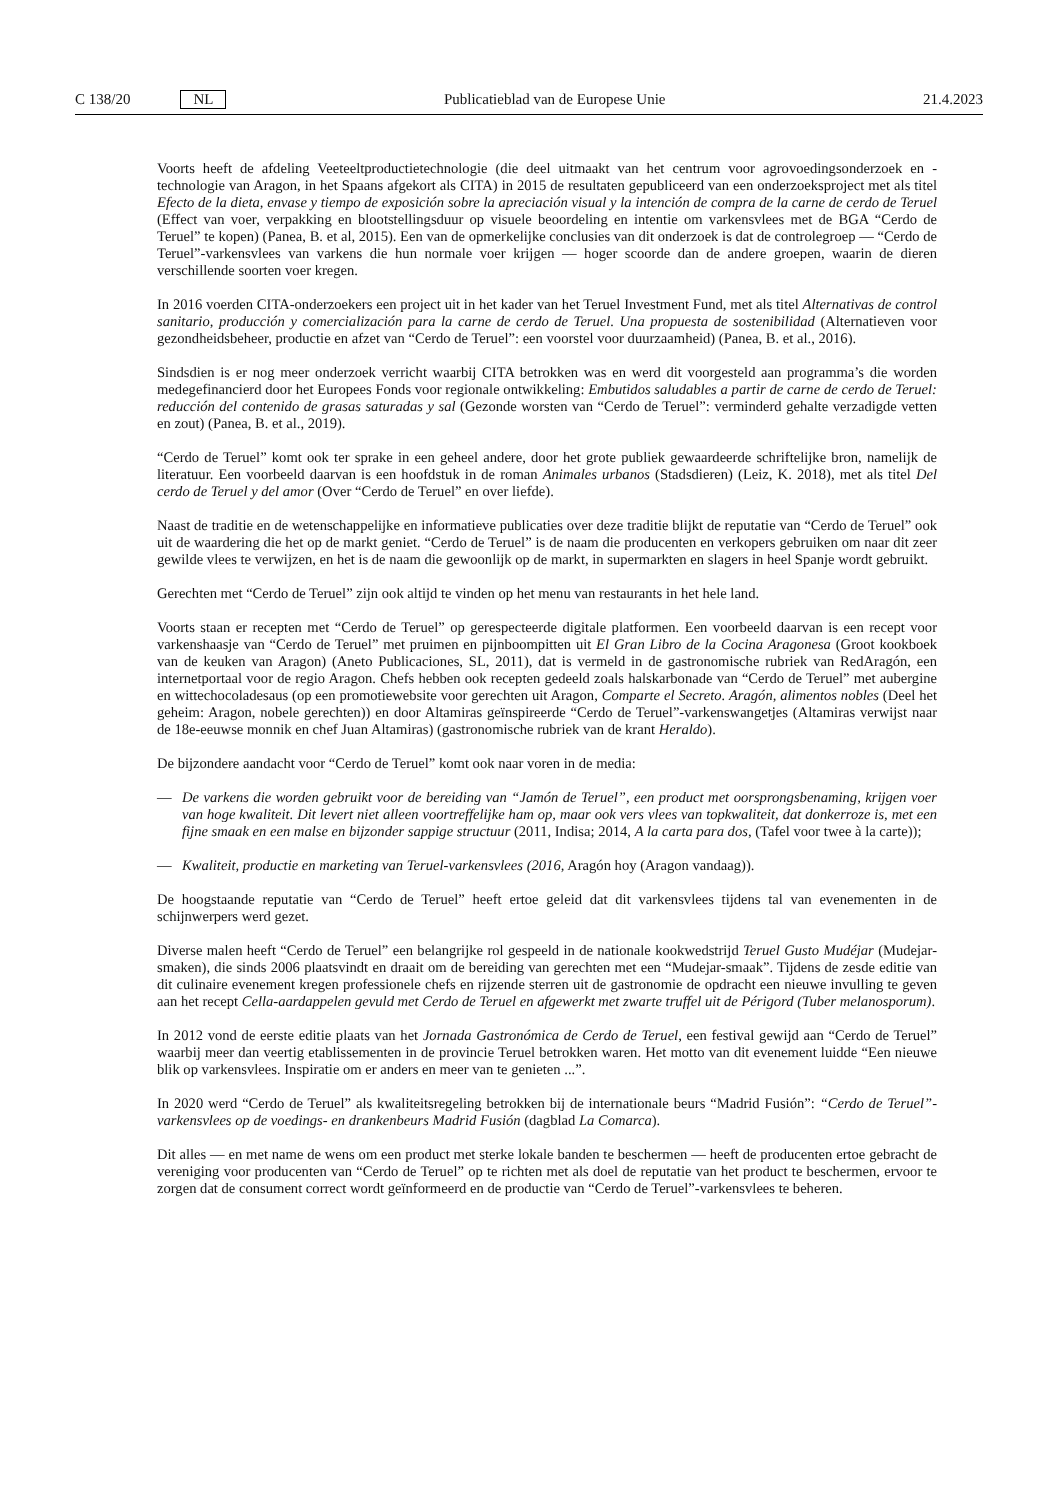C 138/20 NL Publicatieblad van de Europese Unie 21.4.2023
Voorts heeft de afdeling Veeteeltproductietechnologie (die deel uitmaakt van het centrum voor agrovoedings­onderzoek en -technologie van Aragon, in het Spaans afgekort als CITA) in 2015 de resultaten gepubliceerd van een onderzoeksproject met als titel Efecto de la dieta, envase y tiempo de exposición sobre la apreciación visual y la intención de compra de la carne de cerdo de Teruel (Effect van voer, verpakking en blootstellingsduur op visuele beoordeling en intentie om varkensvlees met de BGA “Cerdo de Teruel” te kopen) (Panea, B. et al, 2015). Een van de opmerkelijke conclusies van dit onderzoek is dat de controlegroep — “Cerdo de Teruel”-varkensvlees van varkens die hun normale voer krijgen — hoger scoorde dan de andere groepen, waarin de dieren verschillende soorten voer kregen.
In 2016 voerden CITA-onderzoekers een project uit in het kader van het Teruel Investment Fund, met als titel Alternativas de control sanitario, producción y comercialización para la carne de cerdo de Teruel. Una propuesta de sostenibilidad (Alternatieven voor gezondheidsbeheer, productie en afzet van “Cerdo de Teruel”: een voorstel voor duurzaamheid) (Panea, B. et al., 2016).
Sindsdien is er nog meer onderzoek verricht waarbij CITA betrokken was en werd dit voorgesteld aan programma’s die worden medegefinancierd door het Europees Fonds voor regionale ontwikkeling: Embutidos saludables a partir de carne de cerdo de Teruel: reducción del contenido de grasas saturadas y sal (Gezonde worsten van “Cerdo de Teruel”: verminderd gehalte verzadigde vetten en zout) (Panea, B. et al., 2019).
“Cerdo de Teruel” komt ook ter sprake in een geheel andere, door het grote publiek gewaardeerde schriftelijke bron, namelijk de literatuur. Een voorbeeld daarvan is een hoofdstuk in de roman Animales urbanos (Stadsdieren) (Leiz, K. 2018), met als titel Del cerdo de Teruel y del amor (Over “Cerdo de Teruel” en over liefde).
Naast de traditie en de wetenschappelijke en informatieve publicaties over deze traditie blijkt de reputatie van “Cerdo de Teruel” ook uit de waardering die het op de markt geniet. “Cerdo de Teruel” is de naam die producenten en verkopers gebruiken om naar dit zeer gewilde vlees te verwijzen, en het is de naam die gewoonlijk op de markt, in supermarkten en slagers in heel Spanje wordt gebruikt.
Gerechten met “Cerdo de Teruel” zijn ook altijd te vinden op het menu van restaurants in het hele land.
Voorts staan er recepten met “Cerdo de Teruel” op gerespecteerde digitale platformen. Een voorbeeld daarvan is een recept voor varkenshaasje van “Cerdo de Teruel” met pruimen en pijnboompitten uit El Gran Libro de la Cocina Aragonesa (Groot kookboek van de keuken van Aragon) (Aneto Publicaciones, SL, 2011), dat is vermeld in de gastronomische rubriek van RedAragón, een internetportaal voor de regio Aragon. Chefs hebben ook recepten gedeeld zoals halskarbonade van “Cerdo de Teruel” met aubergine en wittechocoladesaus (op een promotiewebsite voor gerechten uit Aragon, Comparte el Secreto. Aragón, alimentos nobles (Deel het geheim: Aragon, nobele gerechten)) en door Altamiras geïnspireerde “Cerdo de Teruel”-varkenswangetjes (Altamiras verwijst naar de 18e-eeuwse monnik en chef Juan Altamiras) (gastronomische rubriek van de krant Heraldo).
De bijzondere aandacht voor “Cerdo de Teruel” komt ook naar voren in de media:
— De varkens die worden gebruikt voor de bereiding van “Jamón de Teruel”, een product met oorsprongsbenaming, krijgen voer van hoge kwaliteit. Dit levert niet alleen voortreffelijke ham op, maar ook vers vlees van topkwaliteit, dat donkerroze is, met een fijne smaak en een malse en bijzonder sappige structuur (2011, Indisa; 2014, A la carta para dos, (Tafel voor twee à la carte));
— Kwaliteit, productie en marketing van Teruel-varkensvlees (2016, Aragón hoy (Aragon vandaag)).
De hoogstaande reputatie van “Cerdo de Teruel” heeft ertoe geleid dat dit varkensvlees tijdens tal van evenementen in de schijnwerpers werd gezet.
Diverse malen heeft “Cerdo de Teruel” een belangrijke rol gespeeld in de nationale kookwedstrijd Teruel Gusto Mudéjar (Mudejar-smaken), die sinds 2006 plaatsvindt en draait om de bereiding van gerechten met een “Mudejar-smaak”. Tijdens de zesde editie van dit culinaire evenement kregen professionele chefs en rijzende sterren uit de gastronomie de opdracht een nieuwe invulling te geven aan het recept Cella-aardappelen gevuld met Cerdo de Teruel en afgewerkt met zwarte truffel uit de Périgord (Tuber melanosporum).
In 2012 vond de eerste editie plaats van het Jornada Gastronómica de Cerdo de Teruel, een festival gewijd aan “Cerdo de Teruel” waarbij meer dan veertig etablissementen in de provincie Teruel betrokken waren. Het motto van dit evenement luidde “Een nieuwe blik op varkensvlees. Inspiratie om er anders en meer van te genieten ...”.
In 2020 werd “Cerdo de Teruel” als kwaliteitsregeling betrokken bij de internationale beurs “Madrid Fusión”: “Cerdo de Teruel”-varkensvlees op de voedings- en drankenbeurs Madrid Fusión (dagblad La Comarca).
Dit alles — en met name de wens om een product met sterke lokale banden te beschermen — heeft de producenten ertoe gebracht de vereniging voor producenten van “Cerdo de Teruel” op te richten met als doel de reputatie van het product te beschermen, ervoor te zorgen dat de consument correct wordt geïnformeerd en de productie van “Cerdo de Teruel”-varkensvlees te beheren.